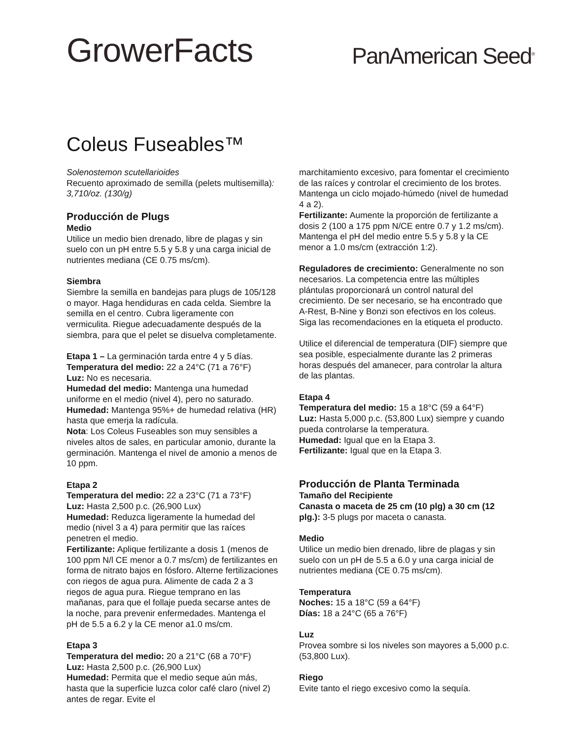GrowerFacts
PanAmerican Seed<sup>®</sup>
Coleus Fuseables™
Solenostemon scutellarioides
Recuento aproximado de semilla (pelets multisemilla): 3,710/oz. (130/g)
Producción de Plugs
Medio
Utilice un medio bien drenado, libre de plagas y sin suelo con un pH entre 5.5 y 5.8 y una carga inicial de nutrientes mediana (CE 0.75 ms/cm).
Siembra
Siembre la semilla en bandejas para plugs de 105/128 o mayor. Haga hendiduras en cada celda. Siembre la semilla en el centro. Cubra ligeramente con vermiculita. Riegue adecuadamente después de la siembra, para que el pelet se disuelva completamente.
Etapa 1 – La germinación tarda entre 4 y 5 días.
Temperatura del medio: 22 a 24°C (71 a 76°F)
Luz: No es necesaria.
Humedad del medio: Mantenga una humedad uniforme en el medio (nivel 4), pero no saturado.
Humedad: Mantenga 95%+ de humedad relativa (HR) hasta que emerja la radícula.
Nota: Los Coleus Fuseables son muy sensibles a niveles altos de sales, en particular amonio, durante la germinación. Mantenga el nivel de amonio a menos de 10 ppm.
Etapa 2
Temperatura del medio: 22 a 23°C (71 a 73°F)
Luz: Hasta 2,500 p.c. (26,900 Lux)
Humedad: Reduzca ligeramente la humedad del medio (nivel 3 a 4) para permitir que las raíces penetren el medio.
Fertilizante: Aplique fertilizante a dosis 1 (menos de 100 ppm N/l CE menor a 0.7 ms/cm) de fertilizantes en forma de nitrato bajos en fósforo. Alterne fertilizaciones con riegos de agua pura. Alimente de cada 2 a 3 riegos de agua pura. Riegue temprano en las mañanas, para que el follaje pueda secarse antes de la noche, para prevenir enfermedades. Mantenga el pH de 5.5 a 6.2 y la CE menor a1.0 ms/cm.
Etapa 3
Temperatura del medio: 20 a 21°C (68 a 70°F)
Luz: Hasta 2,500 p.c. (26,900 Lux)
Humedad: Permita que el medio seque aún más, hasta que la superficie luzca color café claro (nivel 2) antes de regar. Evite el
marchitamiento excesivo, para fomentar el crecimiento de las raíces y controlar el crecimiento de los brotes. Mantenga un ciclo mojado-húmedo (nivel de humedad 4 a 2).
Fertilizante: Aumente la proporción de fertilizante a dosis 2 (100 a 175 ppm N/CE entre 0.7 y 1.2 ms/cm). Mantenga el pH del medio entre 5.5 y 5.8 y la CE menor a 1.0 ms/cm (extracción 1:2).
Reguladores de crecimiento: Generalmente no son necesarios. La competencia entre las múltiples plántulas proporcionará un control natural del crecimiento. De ser necesario, se ha encontrado que A-Rest, B-Nine y Bonzi son efectivos en los coleus. Siga las recomendaciones en la etiqueta el producto.
Utilice el diferencial de temperatura (DIF) siempre que sea posible, especialmente durante las 2 primeras horas después del amanecer, para controlar la altura de las plantas.
Etapa 4
Temperatura del medio: 15 a 18°C (59 a 64°F)
Luz: Hasta 5,000 p.c. (53,800 Lux) siempre y cuando pueda controlarse la temperatura.
Humedad: Igual que en la Etapa 3.
Fertilizante: Igual que en la Etapa 3.
Producción de Planta Terminada
Tamaño del Recipiente
Canasta o maceta de 25 cm (10 plg) a 30 cm (12 plg.): 3-5 plugs por maceta o canasta.
Medio
Utilice un medio bien drenado, libre de plagas y sin suelo con un pH de 5.5 a 6.0 y una carga inicial de nutrientes mediana (CE 0.75 ms/cm).
Temperatura
Noches: 15 a 18°C (59 a 64°F)
Días: 18 a 24°C (65 a 76°F)
Luz
Provea sombre si los niveles son mayores a 5,000 p.c. (53,800 Lux).
Riego
Evite tanto el riego excesivo como la sequía.